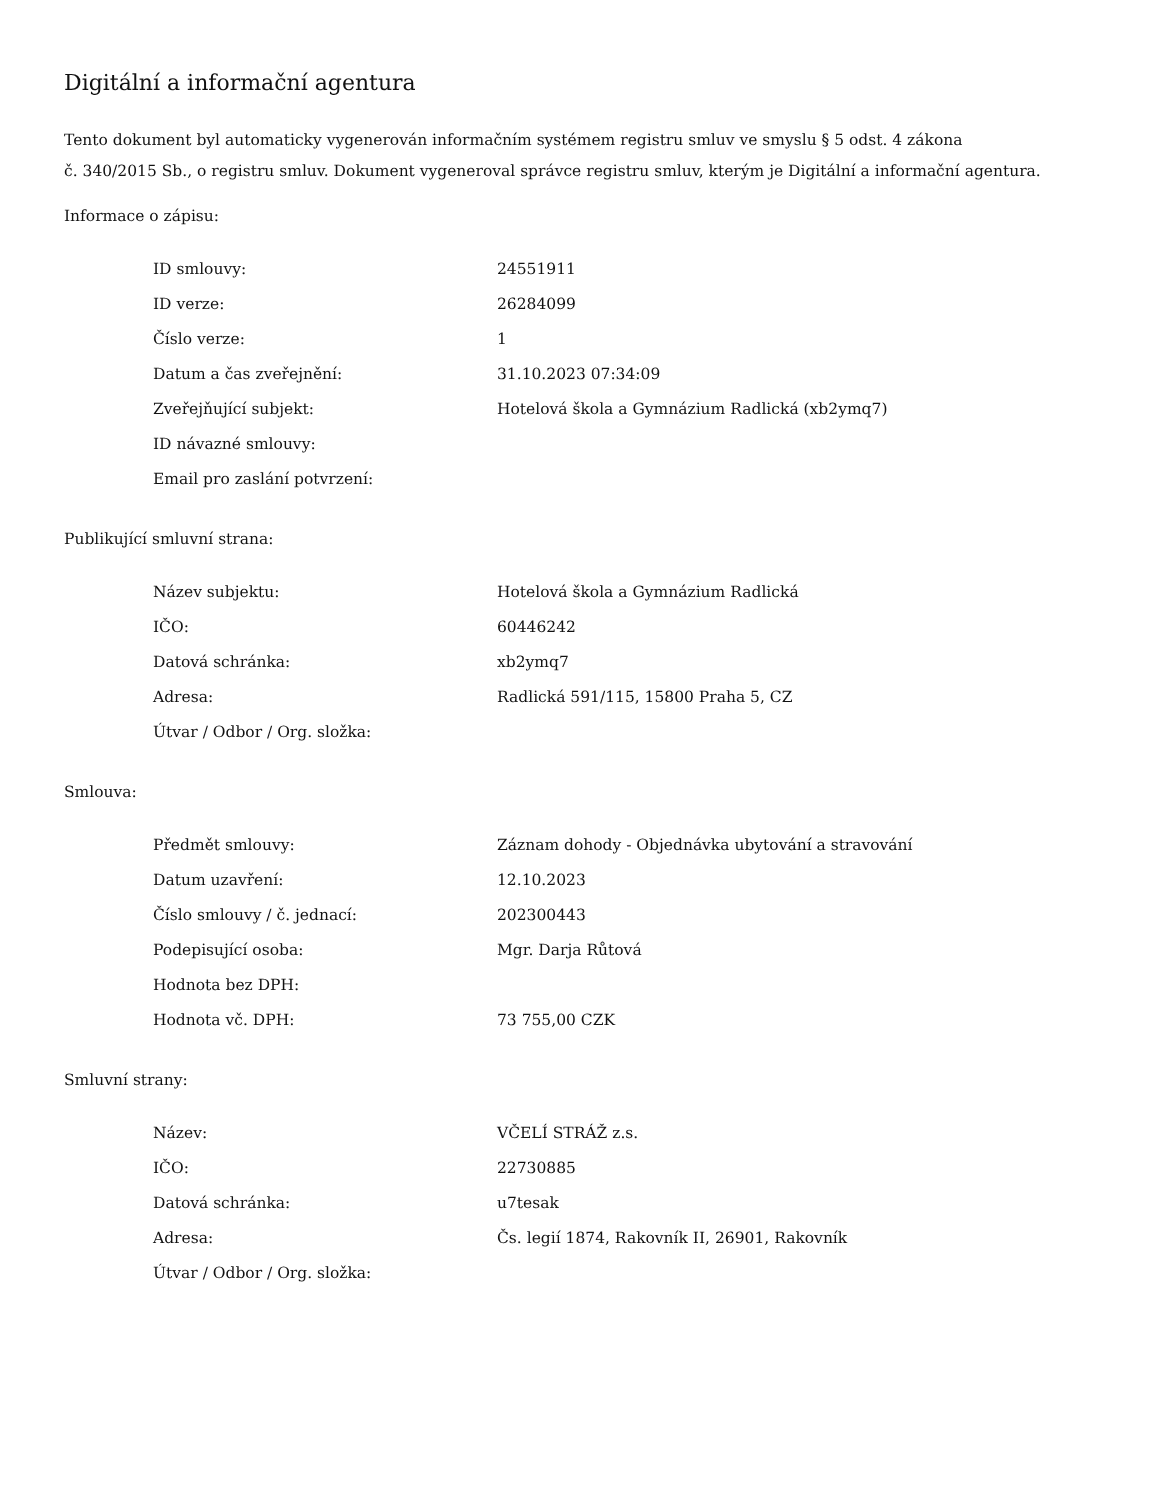Digitální a informační agentura
Tento dokument byl automaticky vygenerován informačním systémem registru smluv ve smyslu § 5 odst. 4 zákona
č. 340/2015 Sb., o registru smluv. Dokument vygeneroval správce registru smluv, kterým je Digitální a informační agentura.
Informace o zápisu:
| ID smlouvy: | 24551911 |
| ID verze: | 26284099 |
| Číslo verze: | 1 |
| Datum a čas zveřejnění: | 31.10.2023 07:34:09 |
| Zveřejňující subjekt: | Hotelová škola a Gymnázium Radlická (xb2ymq7) |
| ID návazné smlouvy: | |
| Email pro zaslání potvrzení: | |
Publikující smluvní strana:
| Název subjektu: | Hotelová škola a Gymnázium Radlická |
| IČO: | 60446242 |
| Datová schránka: | xb2ymq7 |
| Adresa: | Radlická 591/115, 15800 Praha 5, CZ |
| Útvar / Odbor / Org. složka: | |
Smlouva:
| Předmět smlouvy: | Záznam dohody - Objednávka ubytování a stravování |
| Datum uzavření: | 12.10.2023 |
| Číslo smlouvy / č. jednací: | 202300443 |
| Podepisující osoba: | Mgr. Darja Růtová |
| Hodnota bez DPH: | |
| Hodnota vč. DPH: | 73 755,00 CZK |
Smluvní strany:
| Název: | VČELÍ STRÁŽ z.s. |
| IČO: | 22730885 |
| Datová schránka: | u7tesak |
| Adresa: | Čs. legií 1874, Rakovník II, 26901, Rakovník |
| Útvar / Odbor / Org. složka: | |